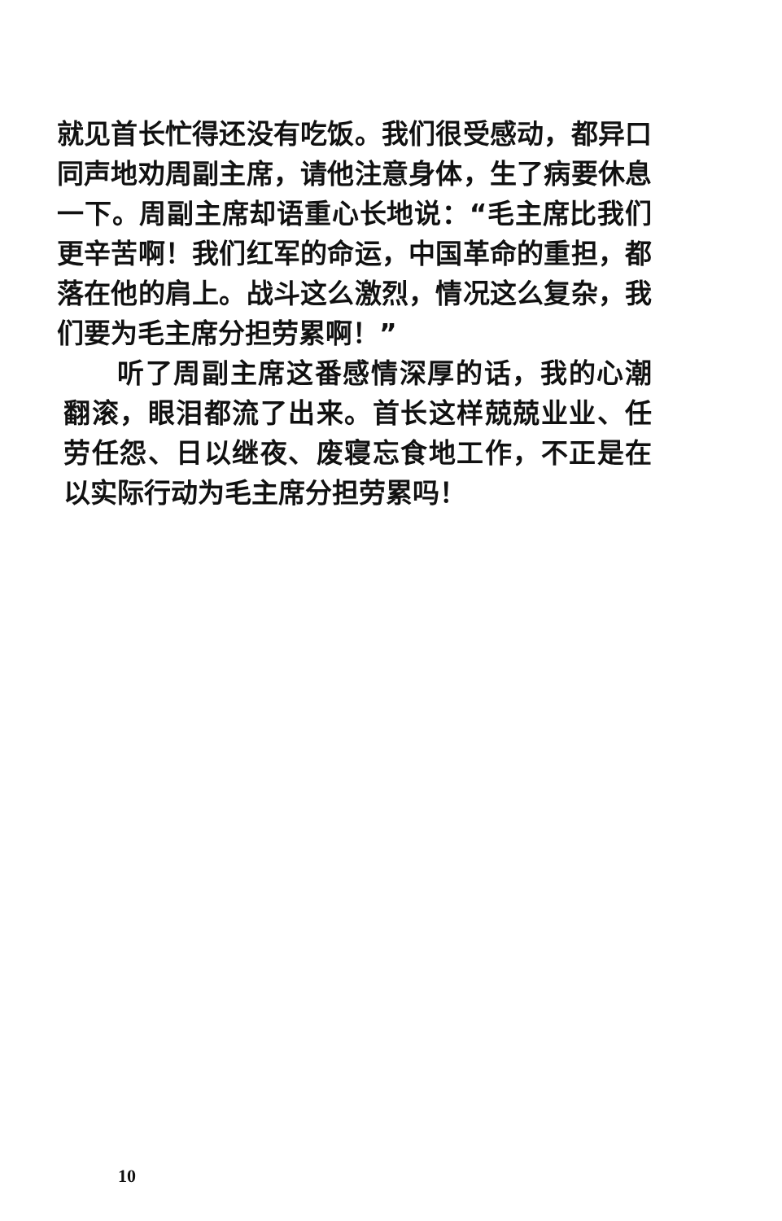就见首长忙得还没有吃饭。我们很受感动，都异口同声地劝周副主席，请他注意身体，生了病要休息一下。周副主席却语重心长地说：“毛主席比我们更辛苦啊！我们红军的命运，中国革命的重担，都落在他的肩上。战斗这么激烈，情况这么复杂，我们要为毛主席分担劳累啊！”
听了周副主席这番感情深厚的话，我的心潮翻滚，眼泪都流了出来。首长这样兢兢业业、任劳任怨、日以继夜、废寝忘食地工作，不正是在以实际行动为毛主席分担劳累吗！
10